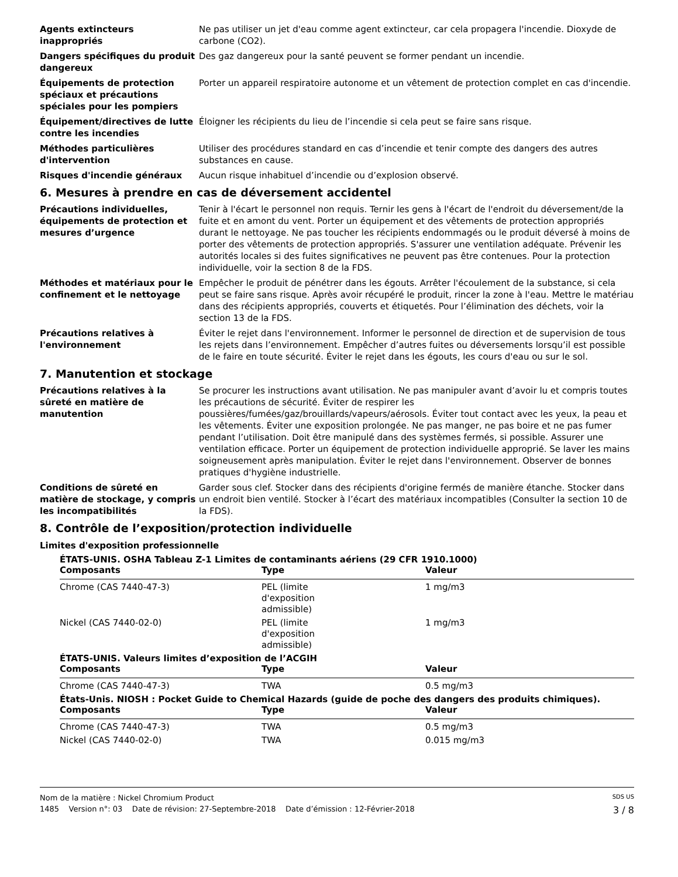Agents extincteurs inappropriés
Ne pas utiliser un jet d'eau comme agent extincteur, car cela propagera l'incendie. Dioxyde de carbone (CO2).
Dangers spécifiques du produit dangereux
Des gaz dangereux pour la santé peuvent se former pendant un incendie.
Équipements de protection spéciaux et précautions spéciales pour les pompiers
Porter un appareil respiratoire autonome et un vêtement de protection complet en cas d'incendie.
Équipement/directives de lutte contre les incendies
Éloigner les récipients du lieu de l’incendie si cela peut se faire sans risque.
Méthodes particulières d'intervention
Utiliser des procédures standard en cas d’incendie et tenir compte des dangers des autres substances en cause.
Risques d'incendie généraux Aucun risque inhabituel d’incendie ou d’explosion observé.
6. Mesures à prendre en cas de déversement accidentel
Précautions individuelles, équipements de protection et mesures d’urgence
Tenir à l'écart le personnel non requis. Ternir les gens à l'écart de l'endroit du déversement/de la fuite et en amont du vent. Porter un équipement et des vêtements de protection appropriés durant le nettoyage. Ne pas toucher les récipients endommagés ou le produit déversé à moins de porter des vêtements de protection appropriés. S'assurer une ventilation adéquate. Prévenir les autorités locales si des fuites significatives ne peuvent pas être contenues. Pour la protection individuelle, voir la section 8 de la FDS.
Méthodes et matériaux pour le confinement et le nettoyage
Empêcher le produit de pénétrer dans les égouts. Arrêter l'écoulement de la substance, si cela peut se faire sans risque. Après avoir récupéré le produit, rincer la zone à l'eau. Mettre le matériau dans des récipients appropriés, couverts et étiquetés. Pour l’élimination des déchets, voir la section 13 de la FDS.
Précautions relatives à l'environnement
Éviter le rejet dans l'environnement. Informer le personnel de direction et de supervision de tous les rejets dans l’environnement. Empêcher d’autres fuites ou déversements lorsqu’il est possible de le faire en toute sécurité. Éviter le rejet dans les égouts, les cours d'eau ou sur le sol.
7. Manutention et stockage
Précautions relatives à la sûreté en matière de manutention
Se procurer les instructions avant utilisation. Ne pas manipuler avant d’avoir lu et compris toutes les précautions de sécurité. Éviter de respirer les poussières/fumées/gaz/brouillards/vapeurs/aérosols. Éviter tout contact avec les yeux, la peau et les vêtements. Éviter une exposition prolongée. Ne pas manger, ne pas boire et ne pas fumer pendant l’utilisation. Doit être manipulé dans des systèmes fermés, si possible. Assurer une ventilation efficace. Porter un équipement de protection individuelle approprié. Se laver les mains soigneusement après manipulation. Éviter le rejet dans l'environnement. Observer de bonnes pratiques d'hygiène industrielle.
Conditions de sûreté en matière de stockage, y compris les incompatibilités
Garder sous clef. Stocker dans des récipients d'origine fermés de manière étanche. Stocker dans un endroit bien ventilé. Stocker à l’écart des matériaux incompatibles (Consulter la section 10 de la FDS).
8. Contrôle de l’exposition/protection individuelle
Limites d'exposition professionnelle
ÉTATS-UNIS. OSHA Tableau Z-1 Limites de contaminants aériens (29 CFR 1910.1000)
| Composants | Type | Valeur |
| --- | --- | --- |
| Chrome (CAS 7440-47-3) | PEL (limite d'exposition admissible) | 1 mg/m3 |
| Nickel (CAS 7440-02-0) | PEL (limite d'exposition admissible) | 1 mg/m3 |
ÉTATS-UNIS. Valeurs limites d’exposition de l’ACGIH
| Composants | Type | Valeur |
| --- | --- | --- |
| Chrome (CAS 7440-47-3) | TWA | 0.5 mg/m3 |
États-Unis. NIOSH : Pocket Guide to Chemical Hazards (guide de poche des dangers des produits chimiques).
| Composants | Type | Valeur |
| --- | --- | --- |
| Chrome (CAS 7440-47-3) | TWA | 0.5 mg/m3 |
| Nickel (CAS 7440-02-0) | TWA | 0.015 mg/m3 |
Nom de la matière : Nickel Chromium Product SDS US
1485 Version n°: 03 Date de révision: 27-Septembre-2018 Date d’émission : 12-Février-2018 3 / 8